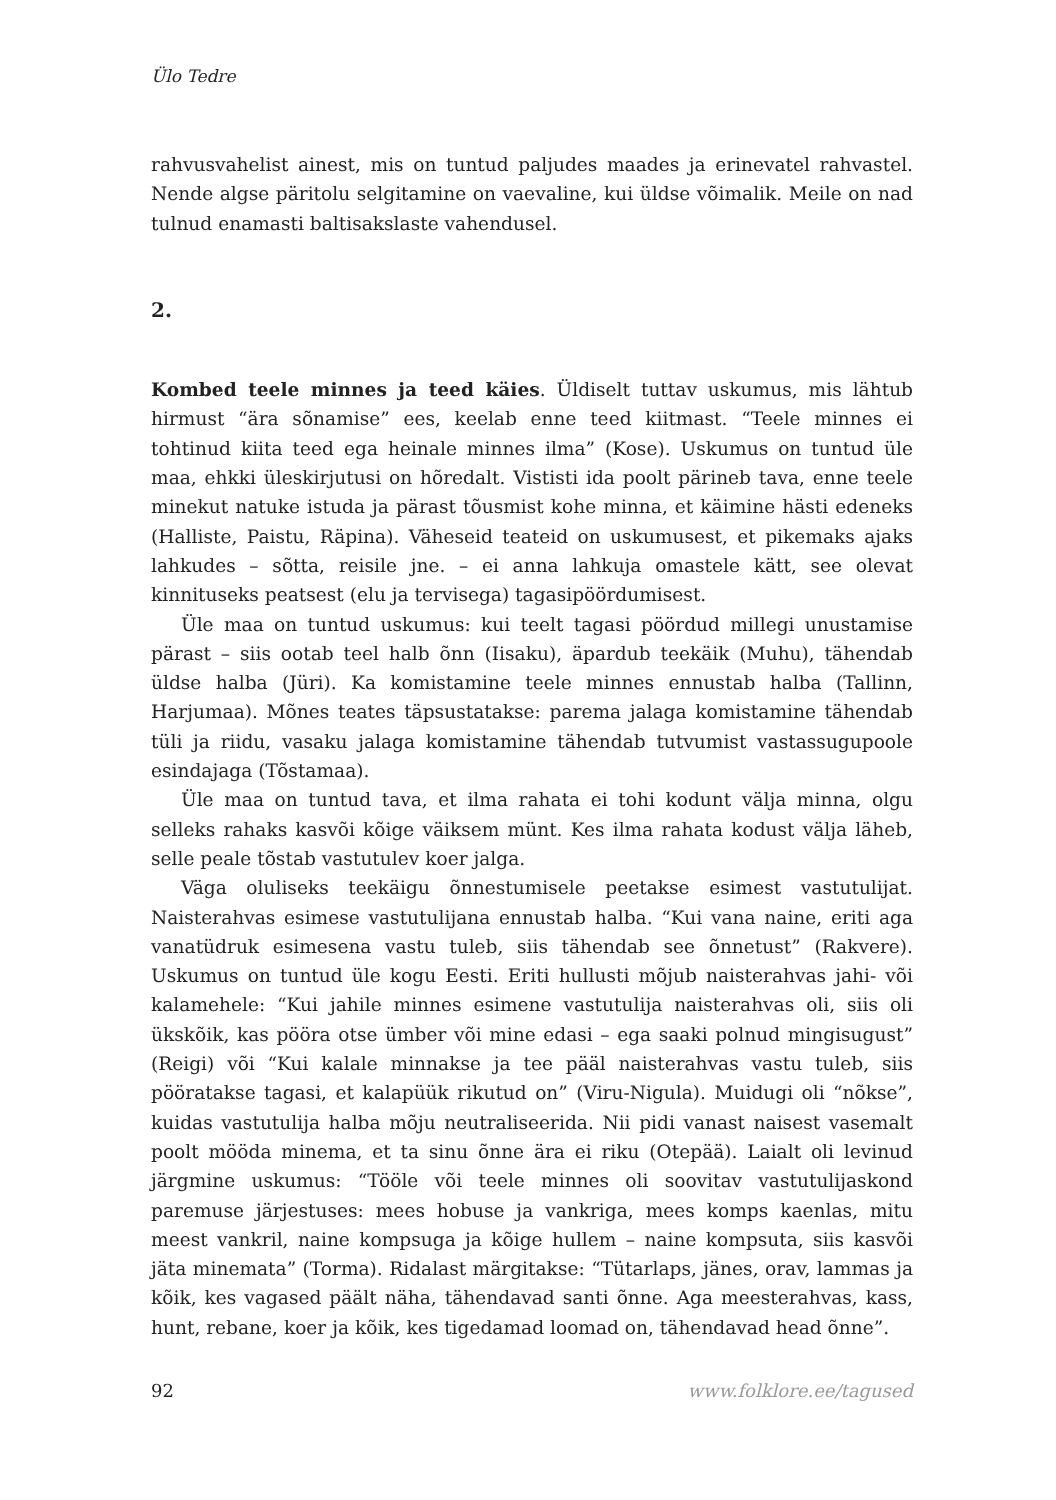Ülo Tedre
rahvusvahelist ainest, mis on tuntud paljudes maades ja erinevatel rahvastel. Nende algse päritolu selgitamine on vaevaline, kui üldse võimalik. Meile on nad tulnud enamasti baltisakslaste vahendusel.
2.
Kombed teele minnes ja teed käies. Üldiselt tuttav uskumus, mis lähtub hirmust “ära sõnamise” ees, keelab enne teed kiitmast. “Teele minnes ei tohtinud kiita teed ega heinale minnes ilma” (Kose). Uskumus on tuntud üle maa, ehkki üleskirjutusi on hõredalt. Vististi ida poolt pärineb tava, enne teele minekut natuke istuda ja pärast tõusmist kohe minna, et käimine hästi edeneks (Halliste, Paistu, Räpina). Väheseid teateid on uskumusest, et pikemaks ajaks lahkudes – sõtta, reisile jne. – ei anna lahkuja omastele kätt, see olevat kinnituseks peatsest (elu ja tervisega) tagasipöördumisest.
Üle maa on tuntud uskumus: kui teelt tagasi pöördud millegi unustamise pärast – siis ootab teel halb õnn (Iisaku), äpardub teekäik (Muhu), tähendab üldse halba (Jüri). Ka komistamine teele minnes ennustab halba (Tallinn, Harjumaa). Mõnes teates täpsustatakse: parema jalaga komistamine tähendab tüli ja riidu, vasaku jalaga komistamine tähendab tutvumist vastassugupoole esindajaga (Tõstamaa).
Üle maa on tuntud tava, et ilma rahata ei tohi kodunt välja minna, olgu selleks rahaks kasvõi kõige väiksem münt. Kes ilma rahata kodust välja läheb, selle peale tõstab vastutulev koer jalga.
Väga oluliseks teekäigu õnnestumisele peetakse esimest vastutulijat. Naisterahvas esimese vastutulijana ennustab halba. “Kui vana naine, eriti aga vanatüdruk esimesena vastu tuleb, siis tähendab see õnnetust” (Rakvere). Uskumus on tuntud üle kogu Eesti. Eriti hullusti mõjub naisterahvas jahi- või kalamehele: “Kui jahile minnes esimene vastutulija naisterahvas oli, siis oli ükskõik, kas pööra otse ümber või mine edasi – ega saaki polnud mingisugust” (Reigi) või “Kui kalale minnakse ja tee pääl naisterahvas vastu tuleb, siis pööratakse tagasi, et kalapüük rikutud on” (Viru-Nigula). Muidugi oli “nõkse”, kuidas vastutulija halba mõju neutraliseerida. Nii pidi vanast naisest vasemalt poolt mööda minema, et ta sinu õnne ära ei riku (Otepää). Laialt oli levinud järgmine uskumus: “Tööle või teele minnes oli soovitav vastutulijaskond paremuse järjestuses: mees hobuse ja vankriga, mees komps kaenlas, mitu meest vankril, naine kompsuga ja kõige hullem – naine kompsuta, siis kasvõi jäta minemata” (Torma). Ridalast märgitakse: “Tütarlaps, jänes, orav, lammas ja kõik, kes vagased päält näha, tähendavad santi õnne. Aga meesterahvas, kass, hunt, rebane, koer ja kõik, kes tigedamad loomad on, tähendavad head õnne”.
92 www.folklore.ee/tagused